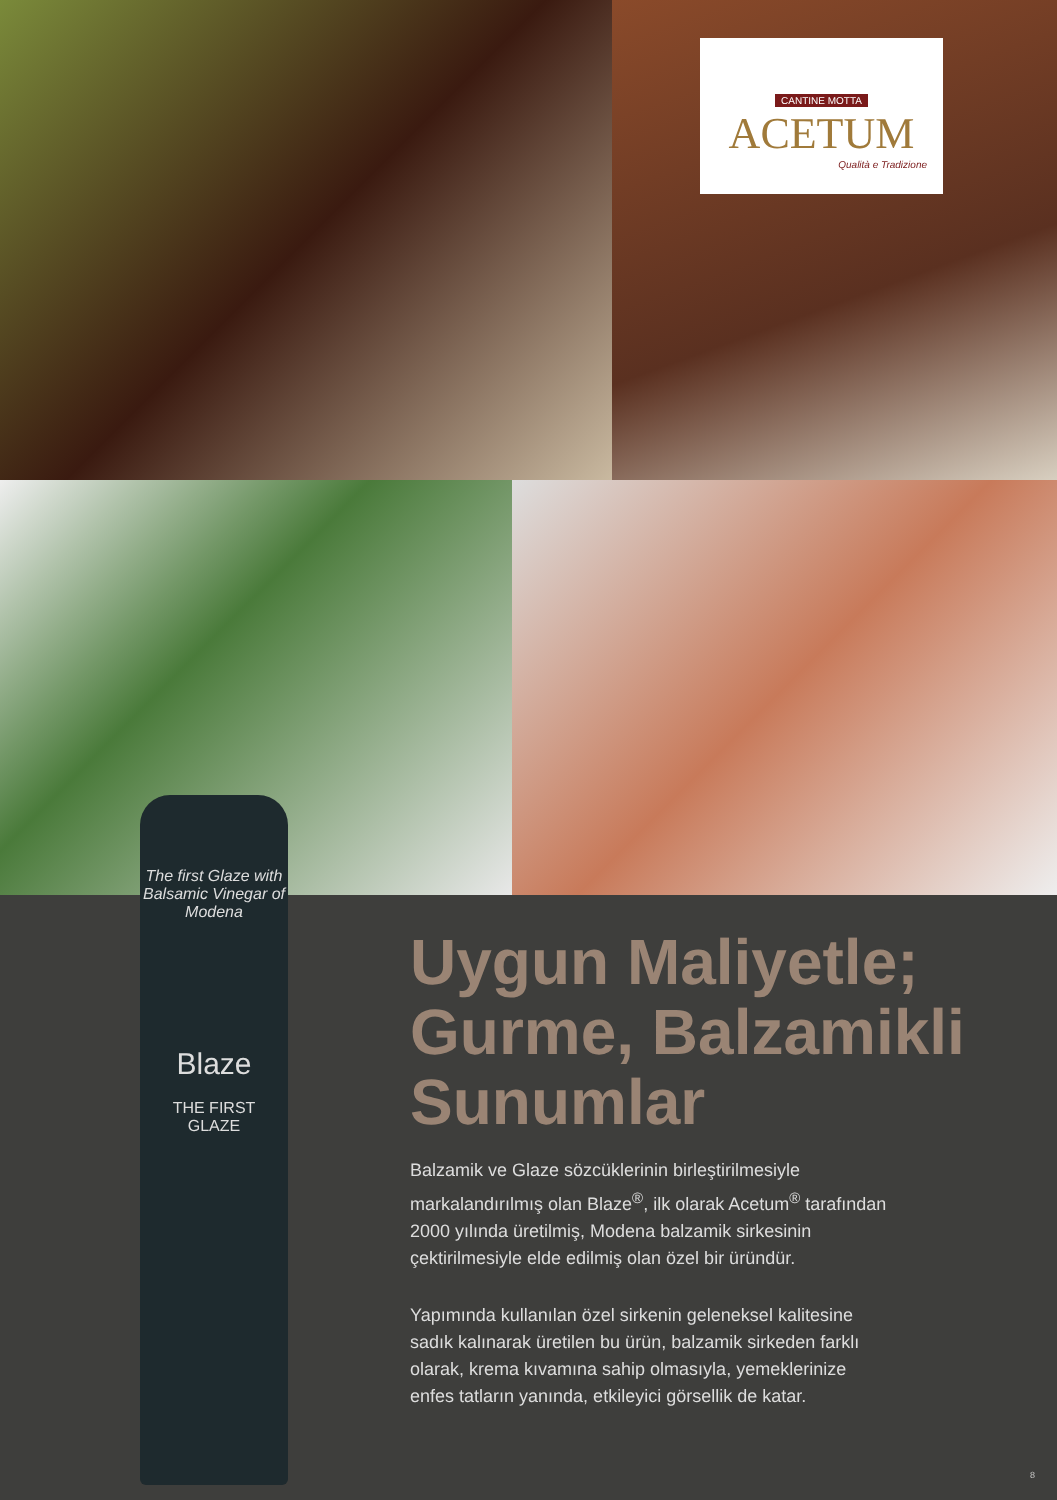CANTINE MOTTA
ACETUM
Qualità e Tradizione
The first Glaze with Balsamic Vinegar of Modena
Blaze
THE FIRST
GLAZE
Uygun Maliyetle;
Gurme, Balzamikli
Sunumlar
Balzamik ve Glaze sözcüklerinin birleştirilmesiyle markalandırılmış olan Blaze<sup>®</sup>, ilk olarak Acetum<sup>®</sup> tarafından 2000 yılında üretilmiş, Modena balzamik sirkesinin çektirilmesiyle elde edilmiş olan özel bir üründür.
Yapımında kullanılan özel sirkenin geleneksel kalitesine sadık kalınarak üretilen bu ürün, balzamik sirkeden farklı olarak, krema kıvamına sahip olmasıyla, yemeklerinize enfes tatların yanında, etkileyici görsellik de katar.
8